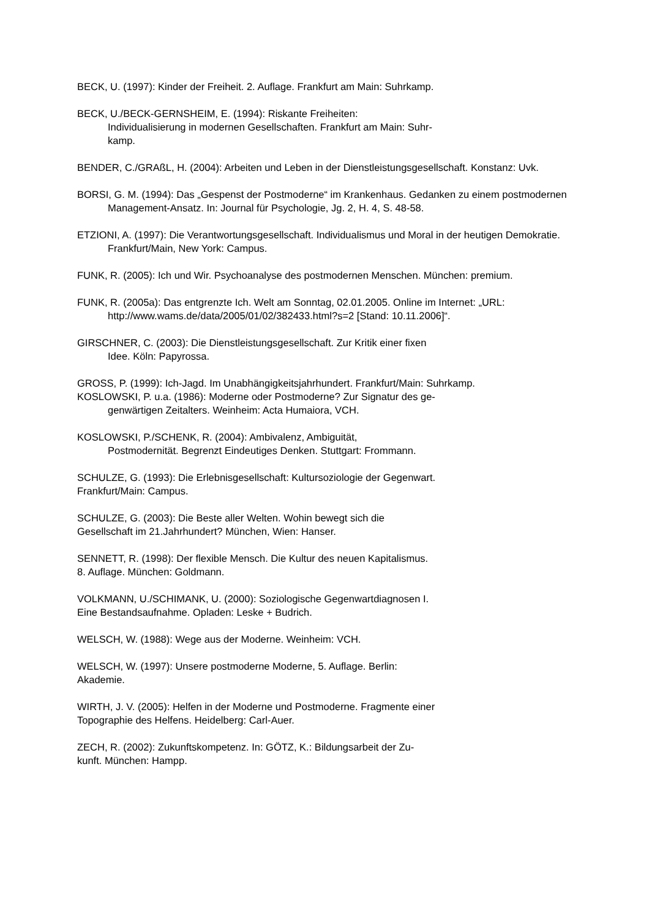BECK, U. (1997): Kinder der Freiheit. 2. Auflage. Frankfurt am Main: Suhrkamp.
BECK, U./BECK-GERNSHEIM, E. (1994): Riskante Freiheiten:
Individualisierung in modernen Gesellschaften. Frankfurt am Main: Suhr-
kamp.
BENDER, C./GRAßL, H. (2004): Arbeiten und Leben in der Dienstleistungsgesellschaft. Konstanz: Uvk.
BORSI, G. M. (1994): Das „Gespenst der Postmoderne“ im Krankenhaus. Gedanken zu einem postmodernen Management-Ansatz. In: Journal für Psychologie, Jg. 2, H. 4, S. 48-58.
ETZIONI, A. (1997): Die Verantwortungsgesellschaft. Individualismus und Moral in der heutigen Demokratie. Frankfurt/Main, New York: Campus.
FUNK, R. (2005): Ich und Wir. Psychoanalyse des postmodernen Menschen. München: premium.
FUNK, R. (2005a): Das entgrenzte Ich. Welt am Sonntag, 02.01.2005. Online im Internet: „URL: http://www.wams.de/data/2005/01/02/382433.html?s=2 [Stand: 10.11.2006]“.
GIRSCHNER, C. (2003): Die Dienstleistungsgesellschaft. Zur Kritik einer fixen
Idee. Köln: Papyrossa.
GROSS, P. (1999): Ich-Jagd. Im Unabhängigkeitsjahrhundert. Frankfurt/Main: Suhrkamp.
KOSLOWSKI, P. u.a. (1986): Moderne oder Postmoderne? Zur Signatur des ge-
genwärtigen Zeitalters. Weinheim: Acta Humaiora, VCH.
KOSLOWSKI, P./SCHENK, R. (2004): Ambivalenz, Ambiguität,
Postmodernität. Begrenzt Eindeutiges Denken. Stuttgart: Frommann.
SCHULZE, G. (1993): Die Erlebnisgesellschaft: Kultursoziologie der Gegenwart.
Frankfurt/Main: Campus.
SCHULZE, G. (2003): Die Beste aller Welten. Wohin bewegt sich die
Gesellschaft im 21.Jahrhundert? München, Wien: Hanser.
SENNETT, R. (1998): Der flexible Mensch. Die Kultur des neuen Kapitalismus.
8. Auflage. München: Goldmann.
VOLKMANN, U./SCHIMANK, U. (2000): Soziologische Gegenwartdiagnosen I.
Eine Bestandsaufnahme. Opladen: Leske + Budrich.
WELSCH, W. (1988): Wege aus der Moderne. Weinheim: VCH.
WELSCH, W. (1997): Unsere postmoderne Moderne, 5. Auflage. Berlin:
Akademie.
WIRTH, J. V. (2005): Helfen in der Moderne und Postmoderne. Fragmente einer
Topographie des Helfens. Heidelberg: Carl-Auer.
ZECH, R. (2002): Zukunftskompetenz. In: GÖTZ, K.: Bildungsarbeit der Zu-
kunft. München: Hampp.